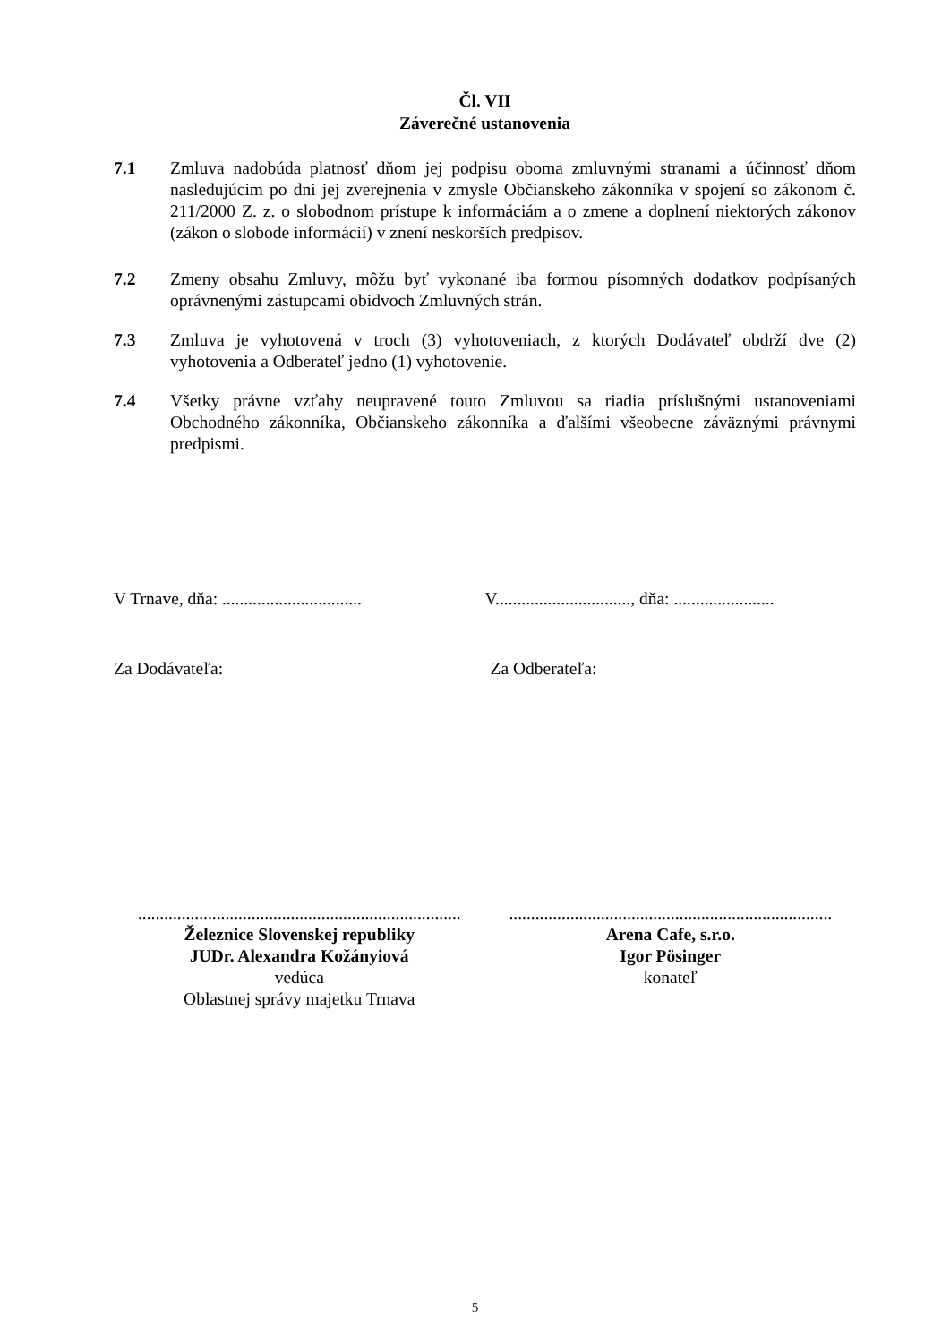Čl. VII
Záverečné ustanovenia
7.1 Zmluva nadobúda platnosť dňom jej podpisu oboma zmluvnými stranami a účinnosť dňom nasledujúcim po dni jej zverejnenia v zmysle Občianskeho zákonníka v spojení so zákonom č. 211/2000 Z. z. o slobodnom prístupe k informáciám a o zmene a doplnení niektorých zákonov (zákon o slobode informácií) v znení neskorších predpisov.
7.2 Zmeny obsahu Zmluvy, môžu byť vykonané iba formou písomných dodatkov podpísaných oprávnenými zástupcami obidvoch Zmluvných strán.
7.3 Zmluva je vyhotovená v troch (3) vyhotoveniach, z ktorých Dodávateľ obdrží dve (2) vyhotovenia a Odberateľ jedno (1) vyhotovenie.
7.4 Všetky právne vzťahy neupravené touto Zmluvou sa riadia príslušnými ustanoveniami Obchodného zákonníka, Občianskeho zákonníka a ďalšími všeobecne záväznými právnymi predpismi.
V Trnave, dňa: ................................
V..............................., dňa: .......................
Za Dodávateľa: Za Odberateľa:
..........................................................................
Železnice Slovenskej republiky
JUDr. Alexandra Kožányiová
vedúca
Oblastnej správy majetku Trnava
..........................................................................
Arena Cafe, s.r.o.
Igor Pösinger
konateľ
5